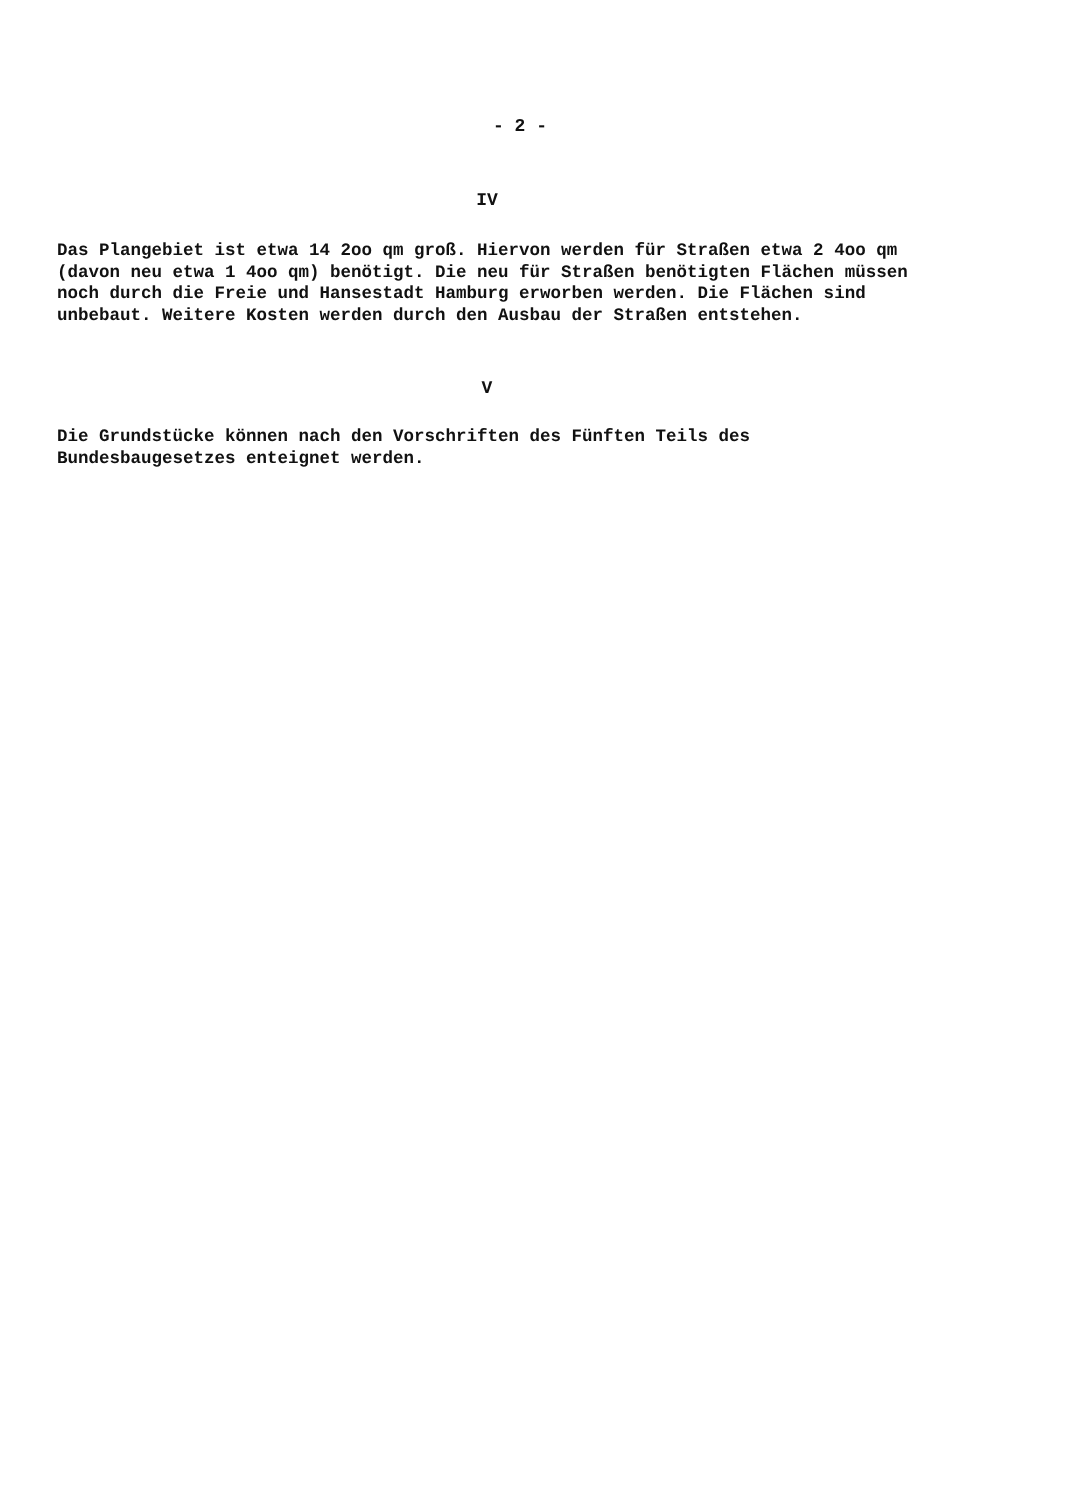- 2 -
IV
Das Plangebiet ist etwa 14 2oo qm groß. Hiervon werden für Straßen etwa 2 4oo qm (davon neu etwa 1 4oo qm) benötigt. Die neu für Straßen benötigten Flächen müssen noch durch die Freie und Hansestadt Hamburg erworben werden. Die Flächen sind unbebaut. Weitere Kosten werden durch den Ausbau der Straßen entstehen.
V
Die Grundstücke können nach den Vorschriften des Fünften Teils des Bundesbaugesetzes enteignet werden.